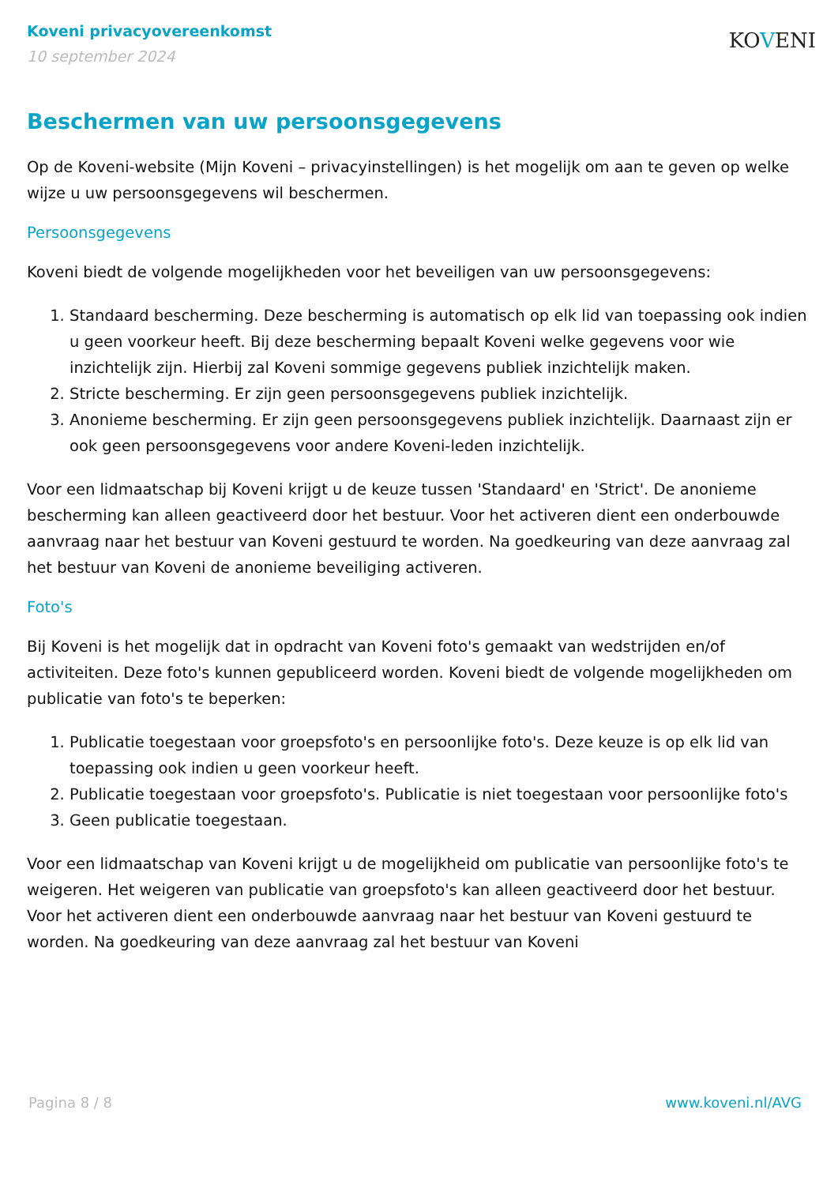Koveni privacyovereenkomst
10 september 2024
KOVENI
Beschermen van uw persoonsgegevens
Op de Koveni-website (Mijn Koveni – privacyinstellingen) is het mogelijk om aan te geven op welke wijze u uw persoonsgegevens wil beschermen.
Persoonsgegevens
Koveni biedt de volgende mogelijkheden voor het beveiligen van uw persoonsgegevens:
1. Standaard bescherming. Deze bescherming is automatisch op elk lid van toepassing ook indien u geen voorkeur heeft. Bij deze bescherming bepaalt Koveni welke gegevens voor wie inzichtelijk zijn. Hierbij zal Koveni sommige gegevens publiek inzichtelijk maken.
2. Stricte bescherming. Er zijn geen persoonsgegevens publiek inzichtelijk.
3. Anonieme bescherming. Er zijn geen persoonsgegevens publiek inzichtelijk. Daarnaast zijn er ook geen persoonsgegevens voor andere Koveni-leden inzichtelijk.
Voor een lidmaatschap bij Koveni krijgt u de keuze tussen 'Standaard' en 'Strict'. De anonieme bescherming kan alleen geactiveerd door het bestuur. Voor het activeren dient een onderbouwde aanvraag naar het bestuur van Koveni gestuurd te worden. Na goedkeuring van deze aanvraag zal het bestuur van Koveni de anonieme beveiliging activeren.
Foto's
Bij Koveni is het mogelijk dat in opdracht van Koveni foto's gemaakt van wedstrijden en/of activiteiten. Deze foto's kunnen gepubliceerd worden. Koveni biedt de volgende mogelijkheden om publicatie van foto's te beperken:
1. Publicatie toegestaan voor groepsfoto's en persoonlijke foto's. Deze keuze is op elk lid van toepassing ook indien u geen voorkeur heeft.
2. Publicatie toegestaan voor groepsfoto's. Publicatie is niet toegestaan voor persoonlijke foto's
3. Geen publicatie toegestaan.
Voor een lidmaatschap van Koveni krijgt u de mogelijkheid om publicatie van persoonlijke foto's te weigeren. Het weigeren van publicatie van groepsfoto's kan alleen geactiveerd door het bestuur. Voor het activeren dient een onderbouwde aanvraag naar het bestuur van Koveni gestuurd te worden. Na goedkeuring van deze aanvraag zal het bestuur van Koveni
Pagina 8 / 8 www.koveni.nl/AVG